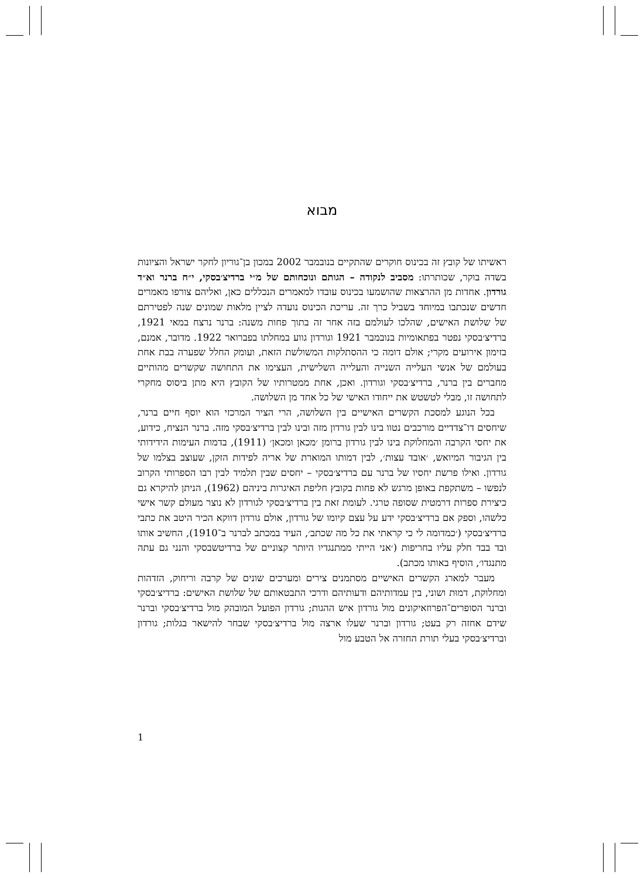מבוא
ראשיתו של קובץ זה בכינוס חוקרים שהתקיים בנובמבר 2002 במכון בן־גוריון לחקר ישראל והציונות בשדה בוקר, שכותרתו: מסביב לנקודה – הגותם ונוכחותם של מ״י ברדיצ׳בסקי, י״ח ברנר וא״ד גורדון. אחדות מן ההרצאות שהושמעו בכינוס עובדו למאמרים הנכללים כאן, ואליהם צורפו מאמרים חדשים שנכתבו במיוחד בשביל כרך זה. עריכת הכינוס נועדה לציין מלאות שמונים שנה לפטירתם של שלושת האישים, שהלכו לעולמם בזה אחר זה בתוך פחות משנה: ברנר נרצח במאי 1921, ברדיצ׳בסקי נפטר בפתאומיות בנובמבר 1921 וגורדון גווע במחלתו בפברואר 1922. מדובר, אמנם, בזימון אירועים מקרי; אולם דומה כי ההסתלקות המשולשת הזאת, ועומק החלל שפערה בבת אחת בעולמם של אנשי העלייה השנייה והעלייה השלישית, העצימו את התחושה שקשרים מהותיים מחברים בין ברנר, ברדיצ׳בסקי וגורדון. ואכן, אחת ממטרותיו של הקובץ היא מתן ביסוס מחקרי לתחושה זו, מבלי לטשטש את ייחודו האישי של כל אחד מן השלושה.
בכל הנוגע למסכת הקשרים האישיים בין השלושה, הרי הציר המרכזי הוא יוסף חיים ברנר, שיחסים דו־צדדיים מורכבים נטוו בינו לבין גורדון מזה ובינו לבין ברדיצ׳בסקי מזה. ברנר הנציח, כידוע, את יחסי הקרבה והמחלוקת בינו לבין גורדון ברומן ׳מכאן ומכאן׳ (1911), בדמות העימות הידידותי בין הגיבור המיואש, ׳אובד עצות׳, לבין דמותו המוארת של אריה לפידות הזקן, שעוצב בצלמו של גורדון. ואילו פרשת יחסיו של ברנר עם ברדיצ׳בסקי – יחסים שבין תלמיד לבין רבו הספרותי הקרוב לנפשו – משתקפת באופן מרגש לא פחות בקובץ חליפת האיגרות ביניהם (1962), הניתן להיקרא גם כיצירת ספרות דרמטית שסופה טרגי. לעומת זאת בין ברדיצ׳בסקי לגורדון לא נוצר מעולם קשר אישי כלשהו, וספק אם ברדיצ׳בסקי ידע על עצם קיומו של גורדון, אולם גורדון דווקא הכיר היטב את כתבי ברדיצ׳בסקי (׳כמדומה לי כי קראתי את כל מה שכתב׳, העיד במכתב לברנר ב־1910), החשיב אותו ובד בבד חלק עליו בחריפות (׳אני הייתי ממתנגדיו היותר קצוניים של ברדיטשבסקי והנני גם עתה מתנגדו׳, הוסיף באותו מכתב).
מעבר למארג הקשרים האישיים מסתמנים צירים ומערכים שונים של קרבה וריחוק, הזדהות ומחלוקת, דמוּת ושוני, בין עמדותיהם ודעותיהם ודרכי התבטאותם של שלושת האישים: ברדיצ׳בסקי וברנר הסופרים־הפרוזאיקונים מול גורדון איש ההגות; גורדון הפועל המובהק מול ברדיצ׳בסקי וברנר שידם אחזה רק בעט; גורדון וברנר שעלו ארצה מול ברדיצ׳בסקי שבחר להישאר בגלות; גורדון וברדיצ׳בסקי בעלי תורת החזרה אל הטבע מול
1